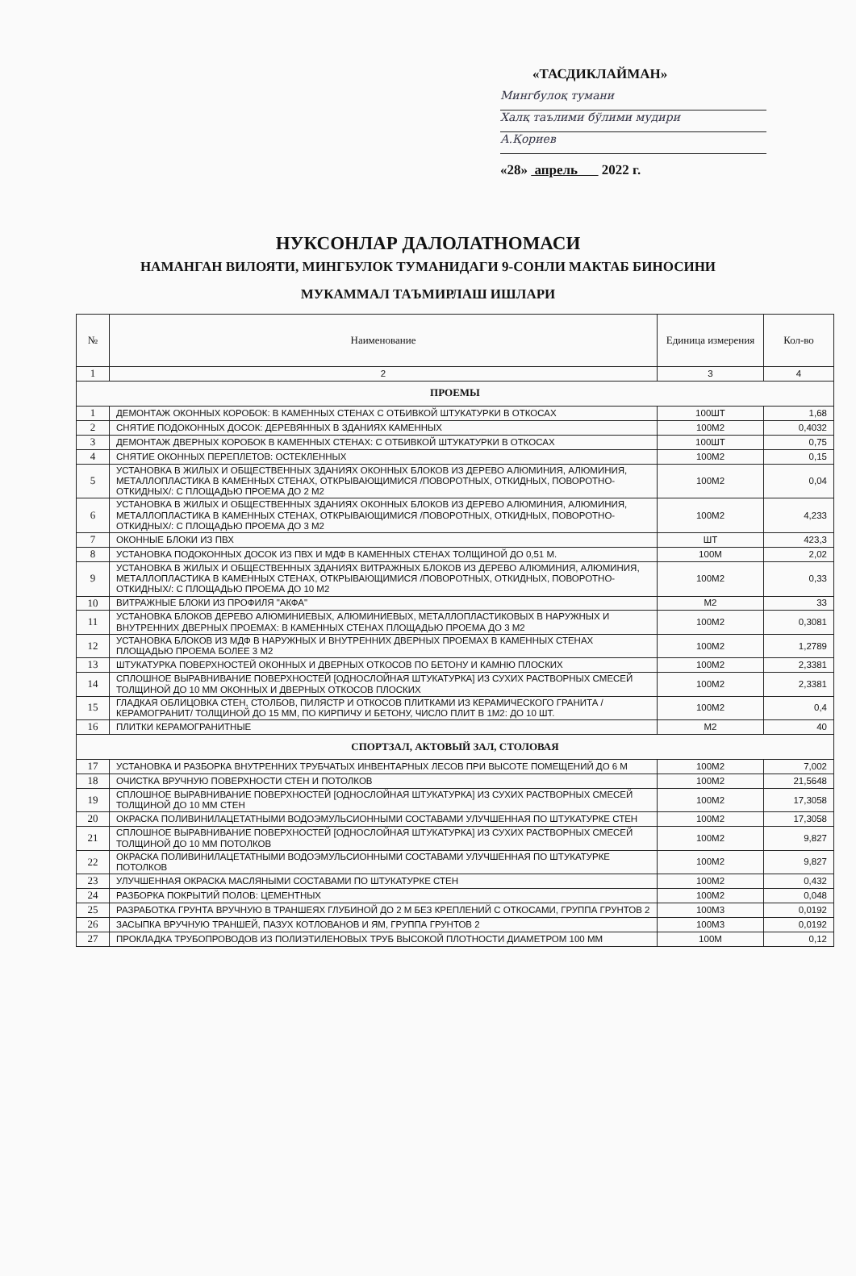«ТАСДИКЛАЙМАН»
Мингбулоқ тумани
Халқ таълими бўлими мудири
А.Қориев
«28» апрель 2022 г.
НУКСОНЛАР ДАЛОЛАТНОМАСИ
НАМАНГАН ВИЛОЯТИ, МИНГБУЛОК ТУМАНИДАГИ 9-СОНЛИ МАКТАБ БИНОСИНИ
МУКАММАЛ ТАЪМИРЛАШ ИШЛАРИ
| № | Наименование | Единица измерения | Кол-во |
| --- | --- | --- | --- |
| 1 | 2 | 3 | 4 |
| ПРОЕМЫ | | | |
| 1 | ДЕМОНТАЖ ОКОННЫХ КОРОБОК: В КАМЕННЫХ СТЕНАХ С ОТБИВКОЙ ШТУКАТУРКИ В ОТКОСАХ | 100ШТ | 1,68 |
| 2 | СНЯТИЕ ПОДОКОННЫХ ДОСОК: ДЕРЕВЯННЫХ В ЗДАНИЯХ КАМЕННЫХ | 100М2 | 0,4032 |
| 3 | ДЕМОНТАЖ ДВЕРНЫХ КОРОБОК В КАМЕННЫХ СТЕНАХ: С ОТБИВКОЙ ШТУКАТУРКИ В ОТКОСАХ | 100ШТ | 0,75 |
| 4 | СНЯТИЕ ОКОННЫХ ПЕРЕПЛЕТОВ: ОСТЕКЛЕННЫХ | 100М2 | 0,15 |
| 5 | УСТАНОВКА В ЖИЛЫХ И ОБЩЕСТВЕННЫХ ЗДАНИЯХ ОКОННЫХ БЛОКОВ ИЗ ДЕРЕВО АЛЮМИНИЯ, АЛЮМИНИЯ, МЕТАЛЛОПЛАСТИКА В КАМЕННЫХ СТЕНАХ, ОТКРЫВАЮЩИМИСЯ /ПОВОРОТНЫХ, ОТКИДНЫХ, ПОВОРОТНО-ОТКИДНЫХ/: С ПЛОЩАДЬЮ ПРОЕМА ДО 2 М2 | 100М2 | 0,04 |
| 6 | УСТАНОВКА В ЖИЛЫХ И ОБЩЕСТВЕННЫХ ЗДАНИЯХ ОКОННЫХ БЛОКОВ ИЗ ДЕРЕВО АЛЮМИНИЯ, АЛЮМИНИЯ, МЕТАЛЛОПЛАСТИКА В КАМЕННЫХ СТЕНАХ, ОТКРЫВАЮЩИМИСЯ /ПОВОРОТНЫХ, ОТКИДНЫХ, ПОВОРОТНО-ОТКИДНЫХ/: С ПЛОЩАДЬЮ ПРОЕМА ДО 3 М2 | 100М2 | 4,233 |
| 7 | ОКОННЫЕ БЛОКИ ИЗ ПВХ | ШТ | 423,3 |
| 8 | УСТАНОВКА ПОДОКОННЫХ ДОСОК ИЗ ПВХ И МДФ В КАМЕННЫХ СТЕНАХ ТОЛЩИНОЙ ДО 0,51 М. | 100М | 2,02 |
| 9 | УСТАНОВКА В ЖИЛЫХ И ОБЩЕСТВЕННЫХ ЗДАНИЯХ ВИТРАЖНЫХ БЛОКОВ ИЗ ДЕРЕВО АЛЮМИНИЯ, АЛЮМИНИЯ, МЕТАЛЛОПЛАСТИКА В КАМЕННЫХ СТЕНАХ, ОТКРЫВАЮЩИМИСЯ /ПОВОРОТНЫХ, ОТКИДНЫХ, ПОВОРОТНО-ОТКИДНЫХ/: С ПЛОЩАДЬЮ ПРОЕМА ДО 10 М2 | 100М2 | 0,33 |
| 10 | ВИТРАЖНЫЕ БЛОКИ ИЗ ПРОФИЛЯ "АКФА" | М2 | 33 |
| 11 | УСТАНОВКА БЛОКОВ ДЕРЕВО АЛЮМИНИЕВЫХ, АЛЮМИНИЕВЫХ, МЕТАЛЛОПЛАСТИКОВЫХ В НАРУЖНЫХ И ВНУТРЕННИХ ДВЕРНЫХ ПРОЕМАХ: В КАМЕННЫХ СТЕНАХ ПЛОЩАДЬЮ ПРОЕМА ДО 3 М2 | 100М2 | 0,3081 |
| 12 | УСТАНОВКА БЛОКОВ ИЗ МДФ В НАРУЖНЫХ И ВНУТРЕННИХ ДВЕРНЫХ ПРОЕМАХ В КАМЕННЫХ СТЕНАХ ПЛОЩАДЬЮ ПРОЕМА БОЛЕЕ 3 М2 | 100М2 | 1,2789 |
| 13 | ШТУКАТУРКА ПОВЕРХНОСТЕЙ ОКОННЫХ И ДВЕРНЫХ ОТКОСОВ ПО БЕТОНУ И КАМНЮ ПЛОСКИХ | 100М2 | 2,3381 |
| 14 | СПЛОШНОЕ ВЫРАВНИВАНИЕ ПОВЕРХНОСТЕЙ [ОДНОСЛОЙНАЯ ШТУКАТУРКА] ИЗ СУХИХ РАСТВОРНЫХ СМЕСЕЙ ТОЛЩИНОЙ ДО 10 ММ ОКОННЫХ И ДВЕРНЫХ ОТКОСОВ ПЛОСКИХ | 100М2 | 2,3381 |
| 15 | ГЛАДКАЯ ОБЛИЦОВКА СТЕН, СТОЛБОВ, ПИЛЯСТР И ОТКОСОВ ПЛИТКАМИ ИЗ КЕРАМИЧЕСКОГО ГРАНИТА /КЕРАМОГРАНИТ/ ТОЛЩИНОЙ ДО 15 ММ, ПО КИРПИЧУ И БЕТОНУ, ЧИСЛО ПЛИТ В 1М2: ДО 10 ШТ. | 100М2 | 0,4 |
| 16 | ПЛИТКИ КЕРАМОГРАНИТНЫЕ | М2 | 40 |
| СПОРТЗАЛ, АКТОВЫЙ ЗАЛ, СТОЛОВАЯ | | | |
| 17 | УСТАНОВКА И РАЗБОРКА ВНУТРЕННИХ ТРУБЧАТЫХ ИНВЕНТАРНЫХ ЛЕСОВ ПРИ ВЫСОТЕ ПОМЕЩЕНИЙ ДО 6 М | 100М2 | 7,002 |
| 18 | ОЧИСТКА ВРУЧНУЮ ПОВЕРХНОСТИ СТЕН И ПОТОЛКОВ | 100М2 | 21,5648 |
| 19 | СПЛОШНОЕ ВЫРАВНИВАНИЕ ПОВЕРХНОСТЕЙ [ОДНОСЛОЙНАЯ ШТУКАТУРКА] ИЗ СУХИХ РАСТВОРНЫХ СМЕСЕЙ ТОЛЩИНОЙ ДО 10 ММ СТЕН | 100М2 | 17,3058 |
| 20 | ОКРАСКА ПОЛИВИНИЛАЦЕТАТНЫМИ ВОДОЭМУЛЬСИОННЫМИ СОСТАВАМИ УЛУЧШЕННАЯ ПО ШТУКАТУРКЕ СТЕН | 100М2 | 17,3058 |
| 21 | СПЛОШНОЕ ВЫРАВНИВАНИЕ ПОВЕРХНОСТЕЙ [ОДНОСЛОЙНАЯ ШТУКАТУРКА] ИЗ СУХИХ РАСТВОРНЫХ СМЕСЕЙ ТОЛЩИНОЙ ДО 10 ММ ПОТОЛКОВ | 100М2 | 9,827 |
| 22 | ОКРАСКА ПОЛИВИНИЛАЦЕТАТНЫМИ ВОДОЭМУЛЬСИОННЫМИ СОСТАВАМИ УЛУЧШЕННАЯ ПО ШТУКАТУРКЕ ПОТОЛКОВ | 100М2 | 9,827 |
| 23 | УЛУЧШЕННАЯ ОКРАСКА МАСЛЯНЫМИ СОСТАВАМИ ПО ШТУКАТУРКЕ СТЕН | 100М2 | 0,432 |
| 24 | РАЗБОРКА ПОКРЫТИЙ ПОЛОВ: ЦЕМЕНТНЫХ | 100М2 | 0,048 |
| 25 | РАЗРАБОТКА ГРУНТА ВРУЧНУЮ В ТРАНШЕЯХ ГЛУБИНОЙ ДО 2 М БЕЗ КРЕПЛЕНИЙ С ОТКОСАМИ, ГРУППА ГРУНТОВ 2 | 100М3 | 0,0192 |
| 26 | ЗАСЫПКА ВРУЧНУЮ ТРАНШЕЙ, ПАЗУХ КОТЛОВАНОВ И ЯМ, ГРУППА ГРУНТОВ 2 | 100М3 | 0,0192 |
| 27 | ПРОКЛАДКА ТРУБОПРОВОДОВ ИЗ ПОЛИЭТИЛЕНОВЫХ ТРУБ ВЫСОКОЙ ПЛОТНОСТИ ДИАМЕТРОМ 100 ММ | 100М | 0,12 |